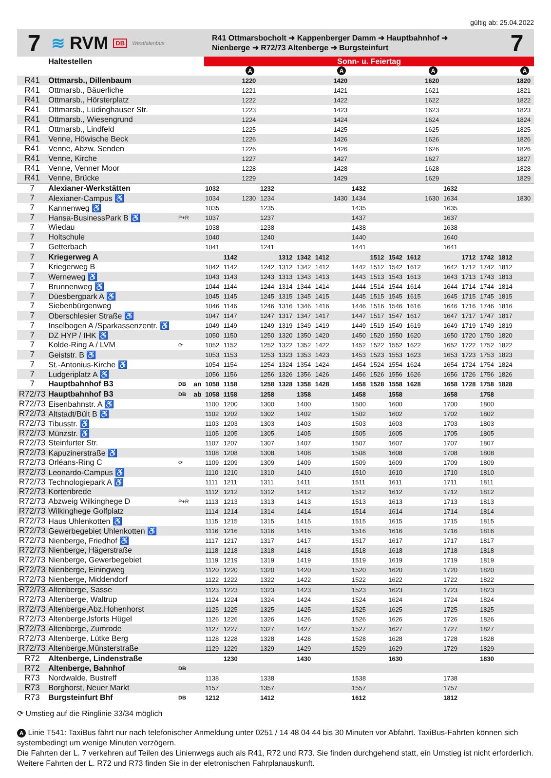gültig ab: 25.04.2022
7
≋ RVM DB Westfalenbus
R41 Ottmarsbocholt ➜ Kappenberger Damm ➜ Hauptbahnhof ➜
Nienberge ➜ R72/73 Altenberge ➜ Burgsteinfurt
7
| | Haltestellen | | | Sonn- u. Feiertag | | | | | | | | | | | | | | | | | |
| --- | --- | --- | --- | --- | --- | --- | --- | --- | --- | --- | --- | --- | --- | --- | --- | --- | --- | --- | --- | --- | --- |
| | | | | | | A | | | | | A | | | | | A | | | | | A |
| R41 | Ottmarsb., Dillenbaum | | | | | 1220 | | | | | 1420 | | | | | 1620 | | | | | 1820 |
| R41 | Ottmarsb., Bäuerliche | | | | | 1221 | | | | | 1421 | | | | | 1621 | | | | | 1821 |
| R41 | Ottmarsb., Hörsterplatz | | | | | 1222 | | | | | 1422 | | | | | 1622 | | | | | 1822 |
| R41 | Ottmarsb., Lüdinghauser Str. | | | | | 1223 | | | | | 1423 | | | | | 1623 | | | | | 1823 |
| R41 | Ottmarsb., Wiesengrund | | | | | 1224 | | | | | 1424 | | | | | 1624 | | | | | 1824 |
| R41 | Ottmarsb., Lindfeld | | | | | 1225 | | | | | 1425 | | | | | 1625 | | | | | 1825 |
| R41 | Venne, Höwische Beck | | | | | 1226 | | | | | 1426 | | | | | 1626 | | | | | 1826 |
| R41 | Venne, Abzw. Senden | | | | | 1226 | | | | | 1426 | | | | | 1626 | | | | | 1826 |
| R41 | Venne, Kirche | | | | | 1227 | | | | | 1427 | | | | | 1627 | | | | | 1827 |
| R41 | Venne, Venner Moor | | | | | 1228 | | | | | 1428 | | | | | 1628 | | | | | 1828 |
| R41 | Venne, Brücke | | | | | 1229 | | | | | 1429 | | | | | 1629 | | | | | 1829 |
| 7 | Alexianer-Werkstätten | | | 1032 | | | 1232 | | | | | 1432 | | | | | 1632 | | | | |
| 7 | Alexianer-Campus ♿ | | | 1034 | | 1230 | 1234 | | | | 1430 | 1434 | | | | 1630 | 1634 | | | | 1830 |
| 7 | Kannenweg ♿ | | | 1035 | | | 1235 | | | | | 1435 | | | | | 1635 | | | | |
| 7 | Hansa-BusinessPark B ♿ | P+R | | 1037 | | | 1237 | | | | | 1437 | | | | | 1637 | | | | |
| 7 | Wiedau | | | 1038 | | | 1238 | | | | | 1438 | | | | | 1638 | | | | |
| 7 | Holtschule | | | 1040 | | | 1240 | | | | | 1440 | | | | | 1640 | | | | |
| 7 | Getterbach | | | 1041 | | | 1241 | | | | | 1441 | | | | | 1641 | | | | |
| 7 | Kriegerweg A | | | | 1142 | | | 1312 | 1342 | 1412 | | | 1512 | 1542 | 1612 | | | 1712 | 1742 | 1812 | |
| 7 | Kriegerweg B | | | 1042 | 1142 | | 1242 | 1312 | 1342 | 1412 | | 1442 | 1512 | 1542 | 1612 | | 1642 | 1712 | 1742 | 1812 | |
| 7 | Werneweg ♿ | | | 1043 | 1143 | | 1243 | 1313 | 1343 | 1413 | | 1443 | 1513 | 1543 | 1613 | | 1643 | 1713 | 1743 | 1813 | |
| 7 | Brunnenweg ♿ | | | 1044 | 1144 | | 1244 | 1314 | 1344 | 1414 | | 1444 | 1514 | 1544 | 1614 | | 1644 | 1714 | 1744 | 1814 | |
| 7 | Düesbergpark A ♿ | | | 1045 | 1145 | | 1245 | 1315 | 1345 | 1415 | | 1445 | 1515 | 1545 | 1615 | | 1645 | 1715 | 1745 | 1815 | |
| 7 | Siebenbürgenweg | | | 1046 | 1146 | | 1246 | 1316 | 1346 | 1416 | | 1446 | 1516 | 1546 | 1616 | | 1646 | 1716 | 1746 | 1816 | |
| 7 | Oberschlesier Straße ♿ | | | 1047 | 1147 | | 1247 | 1317 | 1347 | 1417 | | 1447 | 1517 | 1547 | 1617 | | 1647 | 1717 | 1747 | 1817 | |
| 7 | Inselbogen A /Sparkassenzentr. ♿ | | | 1049 | 1149 | | 1249 | 1319 | 1349 | 1419 | | 1449 | 1519 | 1549 | 1619 | | 1649 | 1719 | 1749 | 1819 | |
| 7 | DZ HYP / IHK ♿ | | | 1050 | 1150 | | 1250 | 1320 | 1350 | 1420 | | 1450 | 1520 | 1550 | 1620 | | 1650 | 1720 | 1750 | 1820 | |
| 7 | Kolde-Ring A / LVM | ⟳ | | 1052 | 1152 | | 1252 | 1322 | 1352 | 1422 | | 1452 | 1522 | 1552 | 1622 | | 1652 | 1722 | 1752 | 1822 | |
| 7 | Geiststr. B ♿ | | | 1053 | 1153 | | 1253 | 1323 | 1353 | 1423 | | 1453 | 1523 | 1553 | 1623 | | 1653 | 1723 | 1753 | 1823 | |
| 7 | St.-Antonius-Kirche ♿ | | | 1054 | 1154 | | 1254 | 1324 | 1354 | 1424 | | 1454 | 1524 | 1554 | 1624 | | 1654 | 1724 | 1754 | 1824 | |
| 7 | Ludgeriplatz A ♿ | | | 1056 | 1156 | | 1256 | 1326 | 1356 | 1426 | | 1456 | 1526 | 1556 | 1626 | | 1656 | 1726 | 1756 | 1826 | |
| 7 | Hauptbahnhof B3 | DB | an | 1058 | 1158 | | 1258 | 1328 | 1358 | 1428 | | 1458 | 1528 | 1558 | 1628 | | 1658 | 1728 | 1758 | 1828 | |
| R72/73 | Hauptbahnhof B3 | DB | ab | 1058 | 1158 | | 1258 | | 1358 | | | 1458 | | 1558 | | | 1658 | | 1758 | | |
| R72/73 | Eisenbahnstr. A ♿ | | | 1100 | 1200 | | 1300 | | 1400 | | | 1500 | | 1600 | | | 1700 | | 1800 | | |
| R72/73 | Altstadt/Bült B ♿ | | | 1102 | 1202 | | 1302 | | 1402 | | | 1502 | | 1602 | | | 1702 | | 1802 | | |
| R72/73 | Tibusstr. ♿ | | | 1103 | 1203 | | 1303 | | 1403 | | | 1503 | | 1603 | | | 1703 | | 1803 | | |
| R72/73 | Münzstr. ♿ | | | 1105 | 1205 | | 1305 | | 1405 | | | 1505 | | 1605 | | | 1705 | | 1805 | | |
| R72/73 | Steinfurter Str. | | | 1107 | 1207 | | 1307 | | 1407 | | | 1507 | | 1607 | | | 1707 | | 1807 | | |
| R72/73 | Kapuzinerstraße ♿ | | | 1108 | 1208 | | 1308 | | 1408 | | | 1508 | | 1608 | | | 1708 | | 1808 | | |
| R72/73 | Orléans-Ring C | ⟳ | | 1109 | 1209 | | 1309 | | 1409 | | | 1509 | | 1609 | | | 1709 | | 1809 | | |
| R72/73 | Leonardo-Campus ♿ | | | 1110 | 1210 | | 1310 | | 1410 | | | 1510 | | 1610 | | | 1710 | | 1810 | | |
| R72/73 | Technologiepark A ♿ | | | 1111 | 1211 | | 1311 | | 1411 | | | 1511 | | 1611 | | | 1711 | | 1811 | | |
| R72/73 | Kortenbrede | | | 1112 | 1212 | | 1312 | | 1412 | | | 1512 | | 1612 | | | 1712 | | 1812 | | |
| R72/73 | Abzweig Wilkinghege D | P+R | | 1113 | 1213 | | 1313 | | 1413 | | | 1513 | | 1613 | | | 1713 | | 1813 | | |
| R72/73 | Wilkinghege Golfplatz | | | 1114 | 1214 | | 1314 | | 1414 | | | 1514 | | 1614 | | | 1714 | | 1814 | | |
| R72/73 | Haus Uhlenkotten ♿ | | | 1115 | 1215 | | 1315 | | 1415 | | | 1515 | | 1615 | | | 1715 | | 1815 | | |
| R72/73 | Gewerbegebiet Uhlenkotten ♿ | | | 1116 | 1216 | | 1316 | | 1416 | | | 1516 | | 1616 | | | 1716 | | 1816 | | |
| R72/73 | Nienberge, Friedhof ♿ | | | 1117 | 1217 | | 1317 | | 1417 | | | 1517 | | 1617 | | | 1717 | | 1817 | | |
| R72/73 | Nienberge, Hägerstraße | | | 1118 | 1218 | | 1318 | | 1418 | | | 1518 | | 1618 | | | 1718 | | 1818 | | |
| R72/73 | Nienberge, Gewerbegebiet | | | 1119 | 1219 | | 1319 | | 1419 | | | 1519 | | 1619 | | | 1719 | | 1819 | | |
| R72/73 | Nienberge, Einingweg | | | 1120 | 1220 | | 1320 | | 1420 | | | 1520 | | 1620 | | | 1720 | | 1820 | | |
| R72/73 | Nienberge, Middendorf | | | 1122 | 1222 | | 1322 | | 1422 | | | 1522 | | 1622 | | | 1722 | | 1822 | | |
| R72/73 | Altenberge, Sasse | | | 1123 | 1223 | | 1323 | | 1423 | | | 1523 | | 1623 | | | 1723 | | 1823 | | |
| R72/73 | Altenberge, Waltrup | | | 1124 | 1224 | | 1324 | | 1424 | | | 1524 | | 1624 | | | 1724 | | 1824 | | |
| R72/73 | Altenberge,Abz.Hohenhorst | | | 1125 | 1225 | | 1325 | | 1425 | | | 1525 | | 1625 | | | 1725 | | 1825 | | |
| R72/73 | Altenberge,Isforts Hügel | | | 1126 | 1226 | | 1326 | | 1426 | | | 1526 | | 1626 | | | 1726 | | 1826 | | |
| R72/73 | Altenberge, Zumrode | | | 1127 | 1227 | | 1327 | | 1427 | | | 1527 | | 1627 | | | 1727 | | 1827 | | |
| R72/73 | Altenberge, Lütke Berg | | | 1128 | 1228 | | 1328 | | 1428 | | | 1528 | | 1628 | | | 1728 | | 1828 | | |
| R72/73 | Altenberge,Münsterstraße | | | 1129 | 1229 | | 1329 | | 1429 | | | 1529 | | 1629 | | | 1729 | | 1829 | | |
| R72 | Altenberge, Lindenstraße | | | | 1230 | | | | 1430 | | | | | 1630 | | | | | 1830 | | |
| R72 | Altenberge, Bahnhof | DB | | | | | | | | | | | | | | | | | | | |
| R73 | Nordwalde, Bustreff | | | 1138 | | | 1338 | | | | | 1538 | | | | | 1738 | | | | |
| R73 | Borghorst, Neuer Markt | | | 1157 | | | 1357 | | | | | 1557 | | | | | 1757 | | | | |
| R73 | Burgsteinfurt Bhf | DB | | 1212 | | | 1412 | | | | | 1612 | | | | | 1812 | | | | |
⟳ Umstieg auf die Ringlinie 33/34 möglich
A Linie T541: TaxiBus fährt nur nach telefonischer Anmeldung unter 0251 / 14 48 04 44 bis 30 Minuten vor Abfahrt. TaxiBus-Fahrten können sich systembedingt um wenige Minuten verzögern.
Die Fahrten der L. 7 verkehren auf Teilen des Linienwegs auch als R41, R72 und R73. Sie finden durchgehend statt, ein Umstieg ist nicht erforderlich. Weitere Fahrten der L. R72 und R73 finden Sie in der eletronischen Fahrplanauskunft.